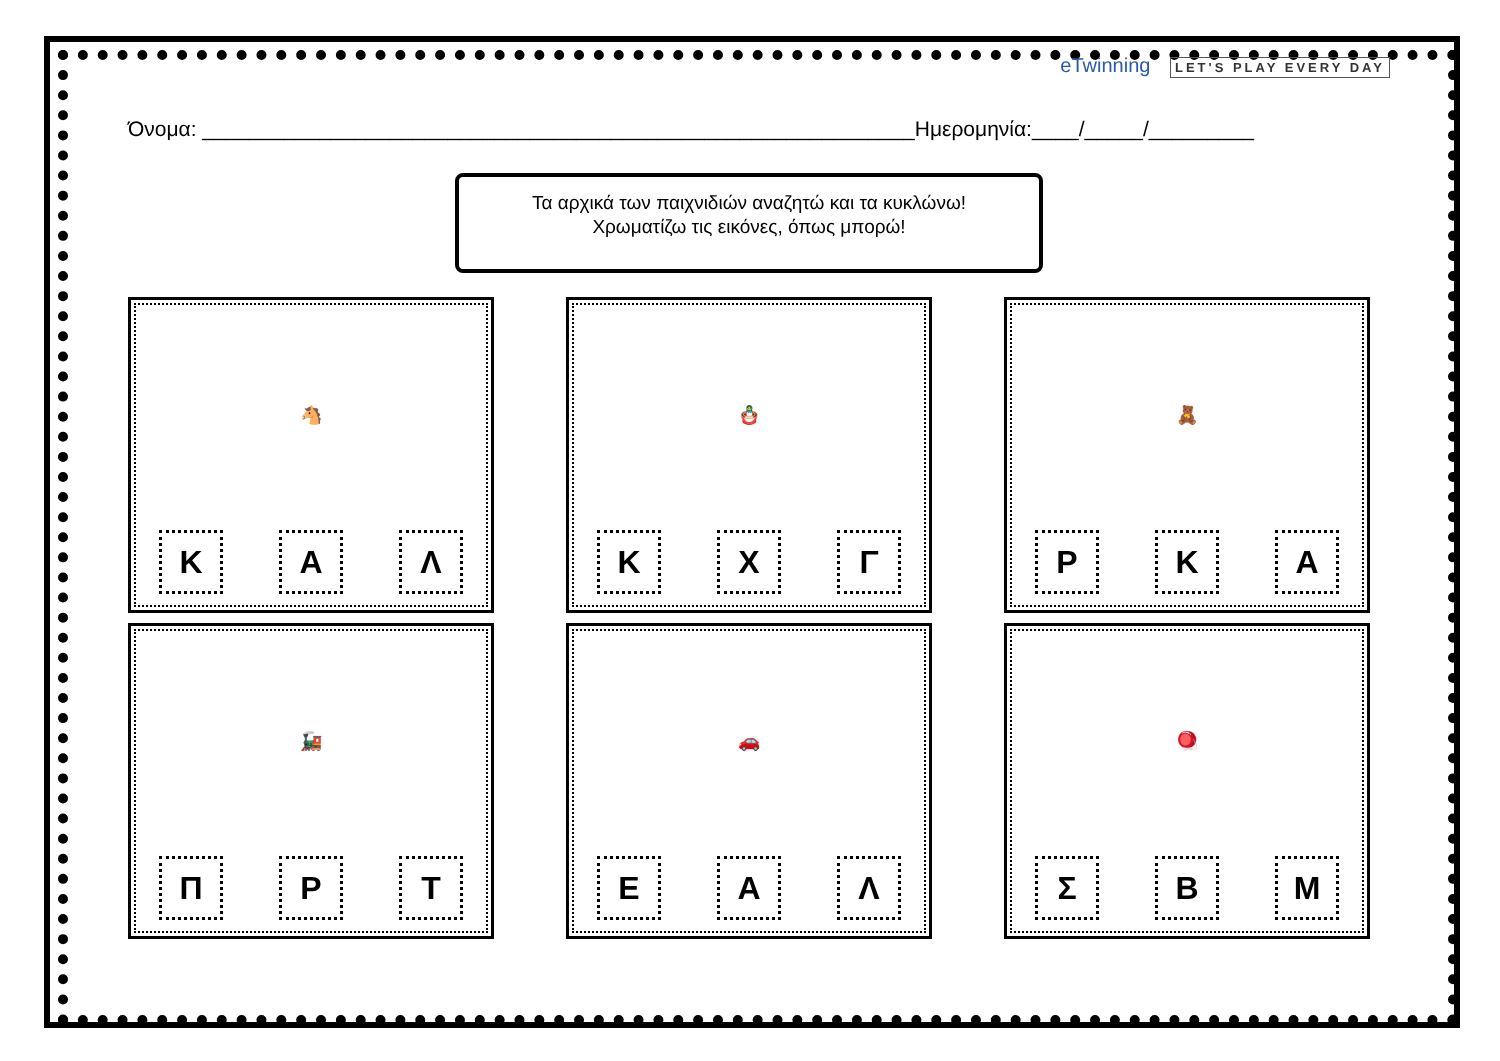eTwinning LET'S PLAY EVERY DAY
Όνομα: _____________________________________________________________Ημερομηνία:____/_____/_________
Τα αρχικά των παιχνιδιών αναζητώ και τα κυκλώνω!
Χρωματίζω τις εικόνες, όπως μπορώ!
🐴
Κ Α Λ
🪆
Κ Χ Γ
🧸
Ρ Κ Α
🚂
Π Ρ Τ
🚗
Ε Α Λ
🪀
Σ Β Μ